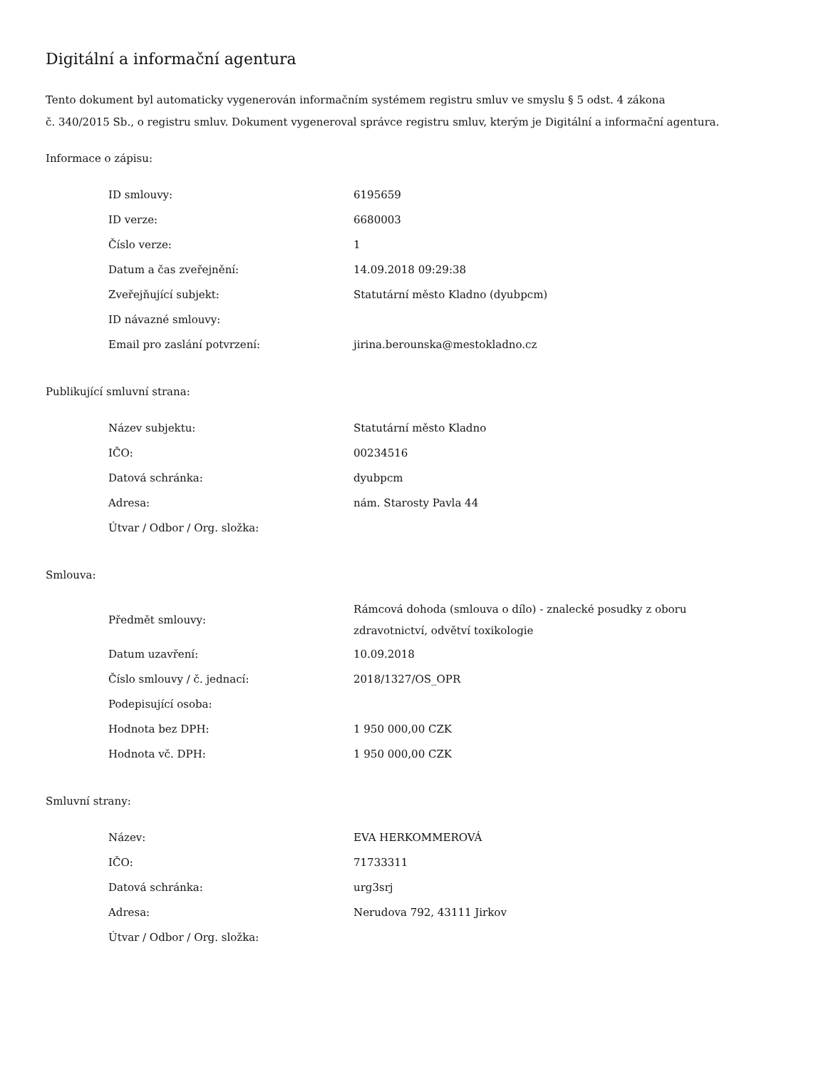Digitální a informační agentura
Tento dokument byl automaticky vygenerován informačním systémem registru smluv ve smyslu § 5 odst. 4 zákona
č. 340/2015 Sb., o registru smluv. Dokument vygeneroval správce registru smluv, kterým je Digitální a informační agentura.
Informace o zápisu:
| ID smlouvy: | 6195659 |
| ID verze: | 6680003 |
| Číslo verze: | 1 |
| Datum a čas zveřejnění: | 14.09.2018 09:29:38 |
| Zveřejňující subjekt: | Statutární město Kladno (dyubpcm) |
| ID návazné smlouvy: | |
| Email pro zaslání potvrzení: | jirina.berounska@mestokladno.cz |
Publikující smluvní strana:
| Název subjektu: | Statutární město Kladno |
| IČO: | 00234516 |
| Datová schránka: | dyubpcm |
| Adresa: | nám. Starosty Pavla 44 |
| Útvar / Odbor / Org. složka: | |
Smlouva:
| Předmět smlouvy: | Rámcová dohoda (smlouva o dílo) - znalecké posudky z oboru zdravotnictví, odvětví toxikologie |
| Datum uzavření: | 10.09.2018 |
| Číslo smlouvy / č. jednací: | 2018/1327/OS_OPR |
| Podepisující osoba: | |
| Hodnota bez DPH: | 1 950 000,00 CZK |
| Hodnota vč. DPH: | 1 950 000,00 CZK |
Smluvní strany:
| Název: | EVA HERKOMMEROVÁ |
| IČO: | 71733311 |
| Datová schránka: | urg3srj |
| Adresa: | Nerudova 792, 43111 Jirkov |
| Útvar / Odbor / Org. složka: | |